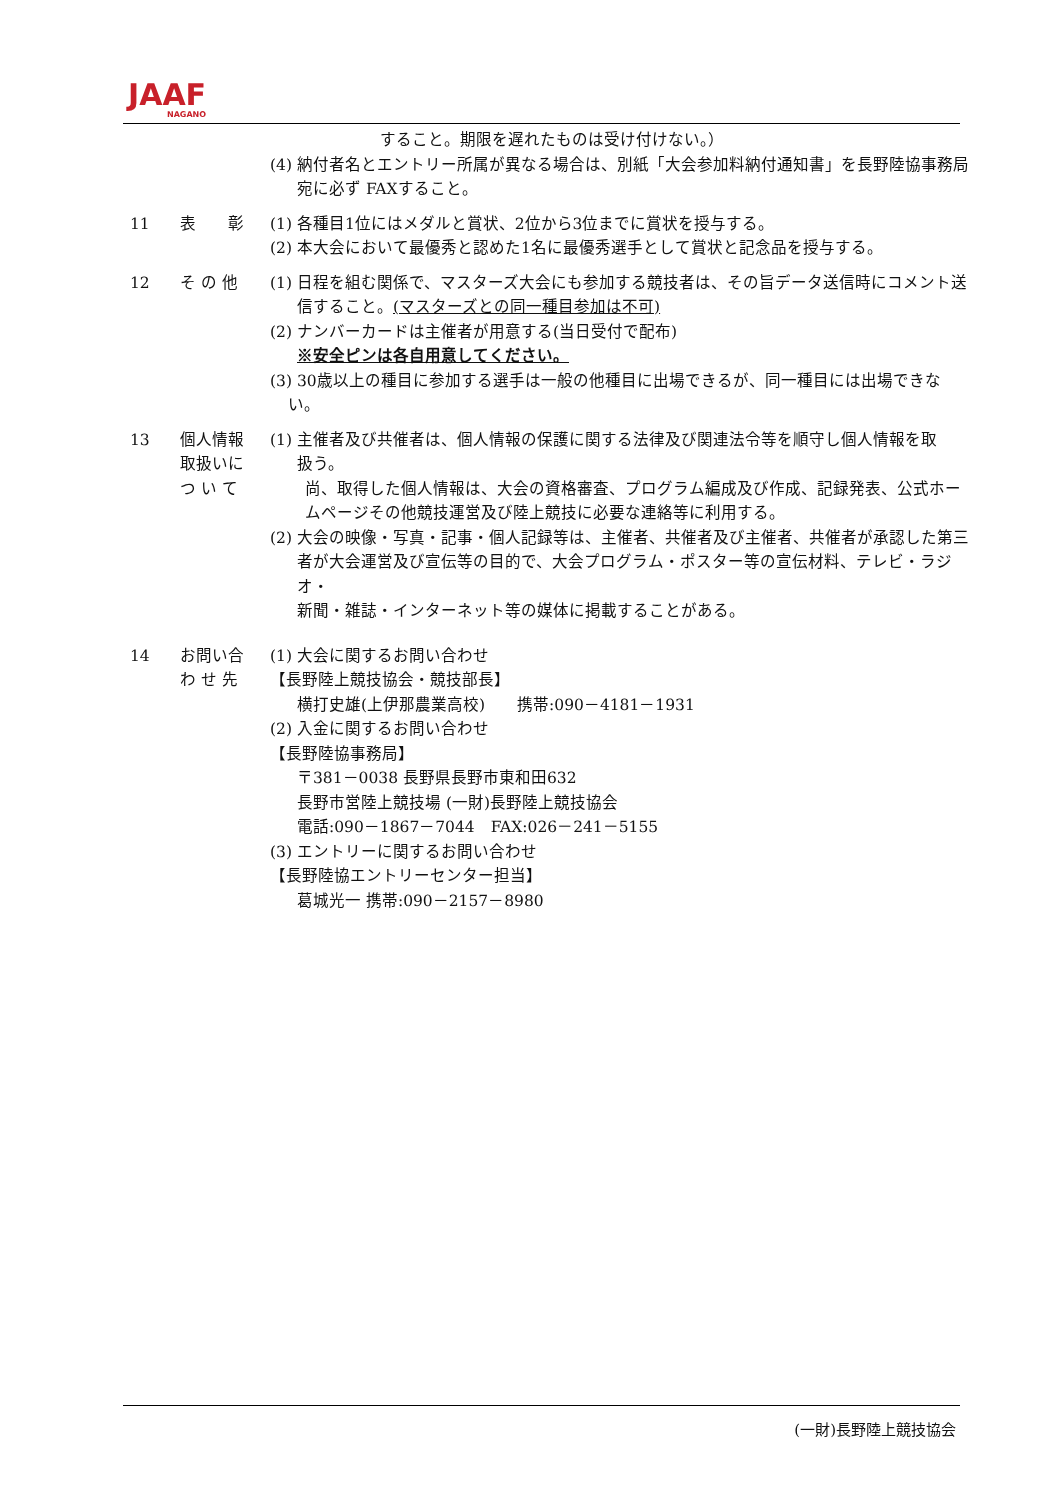JAAF
NAGANO
すること。期限を遅れたものは受け付けない。）
(4) 納付者名とエントリー所属が異なる場合は、別紙「大会参加料納付通知書」を長野陸協事務局
宛に必ず FAXすること。
11 表　　彰 (1) 各種目1位にはメダルと賞状、2位から3位までに賞状を授与する。
(2) 本大会において最優秀と認めた1名に最優秀選手として賞状と記念品を授与する。
12 そ の 他 (1) 日程を組む関係で、マスターズ大会にも参加する競技者は、その旨データ送信時にコメント送
信すること。(マスターズとの同一種目参加は不可)
(2) ナンバーカードは主催者が用意する(当日受付で配布)
※安全ピンは各自用意してください。
(3) 30歳以上の種目に参加する選手は一般の他種目に出場できるが、同一種目には出場できな
い。
13 個人情報
取扱いに
つ い て
(1) 主催者及び共催者は、個人情報の保護に関する法律及び関連法令等を順守し個人情報を取
扱う。
尚、取得した個人情報は、大会の資格審査、プログラム編成及び作成、記録発表、公式ホー
ムページその他競技運営及び陸上競技に必要な連絡等に利用する。
(2) 大会の映像・写真・記事・個人記録等は、主催者、共催者及び主催者、共催者が承認した第三
者が大会運営及び宣伝等の目的で、大会プログラム・ポスター等の宣伝材料、テレビ・ラジオ・
新聞・雑誌・インターネット等の媒体に掲載することがある。
14 お問い合
わ せ 先
(1) 大会に関するお問い合わせ
【長野陸上競技協会・競技部長】
横打史雄(上伊那農業高校)　　携帯:090－4181－1931
(2) 入金に関するお問い合わせ
【長野陸協事務局】
〒381－0038 長野県長野市東和田632
長野市営陸上競技場 (一財)長野陸上競技協会
電話:090－1867－7044　FAX:026－241－5155
(3) エントリーに関するお問い合わせ
【長野陸協エントリーセンター担当】
葛城光一 携帯:090－2157－8980
(一財)長野陸上競技協会